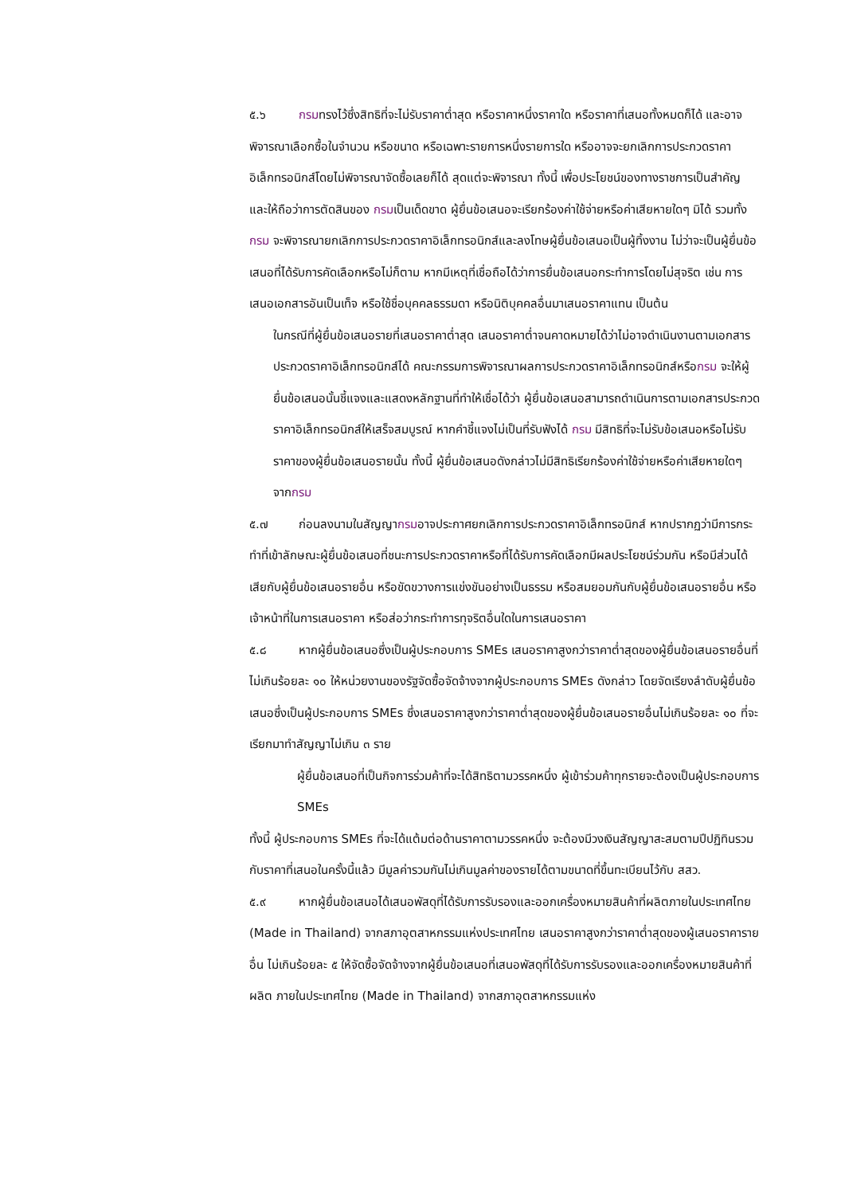๕.๖ กรมทรงไว้ซึ่งสิทธิที่จะไม่รับราคาต่ำสุด หรือราคาหนึ่งราคาใด หรือราคาที่เสนอทั้งหมดก็ได้ และอาจพิจารณาเลือกซื้อในจำนวน หรือขนาด หรือเฉพาะรายการหนึ่งรายการใด หรืออาจจะยกเลิกการประกวดราคาอิเล็กทรอนิกส์โดยไม่พิจารณาจัดซื้อเลยก็ได้ สุดแต่จะพิจารณา ทั้งนี้ เพื่อประโยชน์ของทางราชการเป็นสำคัญ และให้ถือว่าการตัดสินของ กรมเป็นเด็ดขาด ผู้ยื่นข้อเสนอจะเรียกร้องค่าใช้จ่ายหรือค่าเสียหายใดๆ มิได้ รวมทั้งกรม จะพิจารณายกเลิกการประกวดราคาอิเล็กทรอนิกส์และลงโทษผู้ยื่นข้อเสนอเป็นผู้ทิ้งงาน ไม่ว่าจะเป็นผู้ยื่นข้อเสนอที่ได้รับการคัดเลือกหรือไม่ก็ตาม หากมีเหตุที่เชื่อถือได้ว่าการยื่นข้อเสนอกระทำการโดยไม่สุจริต เช่น การเสนอเอกสารอันเป็นเท็จ หรือใช้ชื่อบุคคลธรรมดา หรือนิติบุคคลอื่นมาเสนอราคาแทน เป็นต้น
ในกรณีที่ผู้ยื่นข้อเสนอรายที่เสนอราคาต่ำสุด เสนอราคาต่ำจนคาดหมายได้ว่าไม่อาจดำเนินงานตามเอกสารประกวดราคาอิเล็กทรอนิกส์ได้ คณะกรรมการพิจารณาผลการประกวดราคาอิเล็กทรอนิกส์หรือกรม จะให้ผู้ยื่นข้อเสนอนั้นชี้แจงและแสดงหลักฐานที่ทำให้เชื่อได้ว่า ผู้ยื่นข้อเสนอสามารถดำเนินการตามเอกสารประกวดราคาอิเล็กทรอนิกส์ให้เสร็จสมบูรณ์ หากคำชี้แจงไม่เป็นที่รับฟังได้ กรม มีสิทธิที่จะไม่รับข้อเสนอหรือไม่รับราคาของผู้ยื่นข้อเสนอรายนั้น ทั้งนี้ ผู้ยื่นข้อเสนอดังกล่าวไม่มีสิทธิเรียกร้องค่าใช้จ่ายหรือค่าเสียหายใดๆ จากกรม
๕.๗ ก่อนลงนามในสัญญากรมอาจประกาศยกเลิกการประกวดราคาอิเล็กทรอนิกส์ หากปรากฏว่ามีการกระทำที่เข้าลักษณะผู้ยื่นข้อเสนอที่ชนะการประกวดราคาหรือที่ได้รับการคัดเลือกมีผลประโยชน์ร่วมกัน หรือมีส่วนได้เสียกับผู้ยื่นข้อเสนอรายอื่น หรือขัดขวางการแข่งขันอย่างเป็นธรรม หรือสมยอมกันกับผู้ยื่นข้อเสนอรายอื่น หรือเจ้าหน้าที่ในการเสนอราคา หรือส่อว่ากระทำการทุจริตอื่นใดในการเสนอราคา
๕.๘ หากผู้ยื่นข้อเสนอซึ่งเป็นผู้ประกอบการ SMEs เสนอราคาสูงกว่าราคาต่ำสุดของผู้ยื่นข้อเสนอรายอื่นที่ไม่เกินร้อยละ ๑๐ ให้หน่วยงานของรัฐจัดซื้อจัดจ้างจากผู้ประกอบการ SMEs ดังกล่าว โดยจัดเรียงลำดับผู้ยื่นข้อเสนอซึ่งเป็นผู้ประกอบการ SMEs ซึ่งเสนอราคาสูงกว่าราคาต่ำสุดของผู้ยื่นข้อเสนอรายอื่นไม่เกินร้อยละ ๑๐ ที่จะเรียกมาทำสัญญาไม่เกิน ๓ ราย
ผู้ยื่นข้อเสนอที่เป็นกิจการร่วมค้าที่จะได้สิทธิตามวรรคหนึ่ง ผู้เข้าร่วมค้าทุกรายจะต้องเป็นผู้ประกอบการ SMEs
ทั้งนี้ ผู้ประกอบการ SMEs ที่จะได้แต้มต่อด้านราคาตามวรรคหนึ่ง จะต้องมีวงเงินสัญญาสะสมตามปีปฏิทินรวมกับราคาที่เสนอในครั้งนี้แล้ว มีมูลค่ารวมกันไม่เกินมูลค่าของรายได้ตามขนาดที่ขึ้นทะเบียนไว้กับ สสว.
๕.๙ หากผู้ยื่นข้อเสนอได้เสนอพัสดุที่ได้รับการรับรองและออกเครื่องหมายสินค้าที่ผลิตภายในประเทศไทย (Made in Thailand) จากสภาอุตสาหกรรมแห่งประเทศไทย เสนอราคาสูงกว่าราคาต่ำสุดของผู้เสนอราคารายอื่น ไม่เกินร้อยละ ๕ ให้จัดซื้อจัดจ้างจากผู้ยื่นข้อเสนอที่เสนอพัสดุที่ได้รับการรับรองและออกเครื่องหมายสินค้าที่ผลิต ภายในประเทศไทย (Made in Thailand) จากสภาอุตสาหกรรมแห่ง